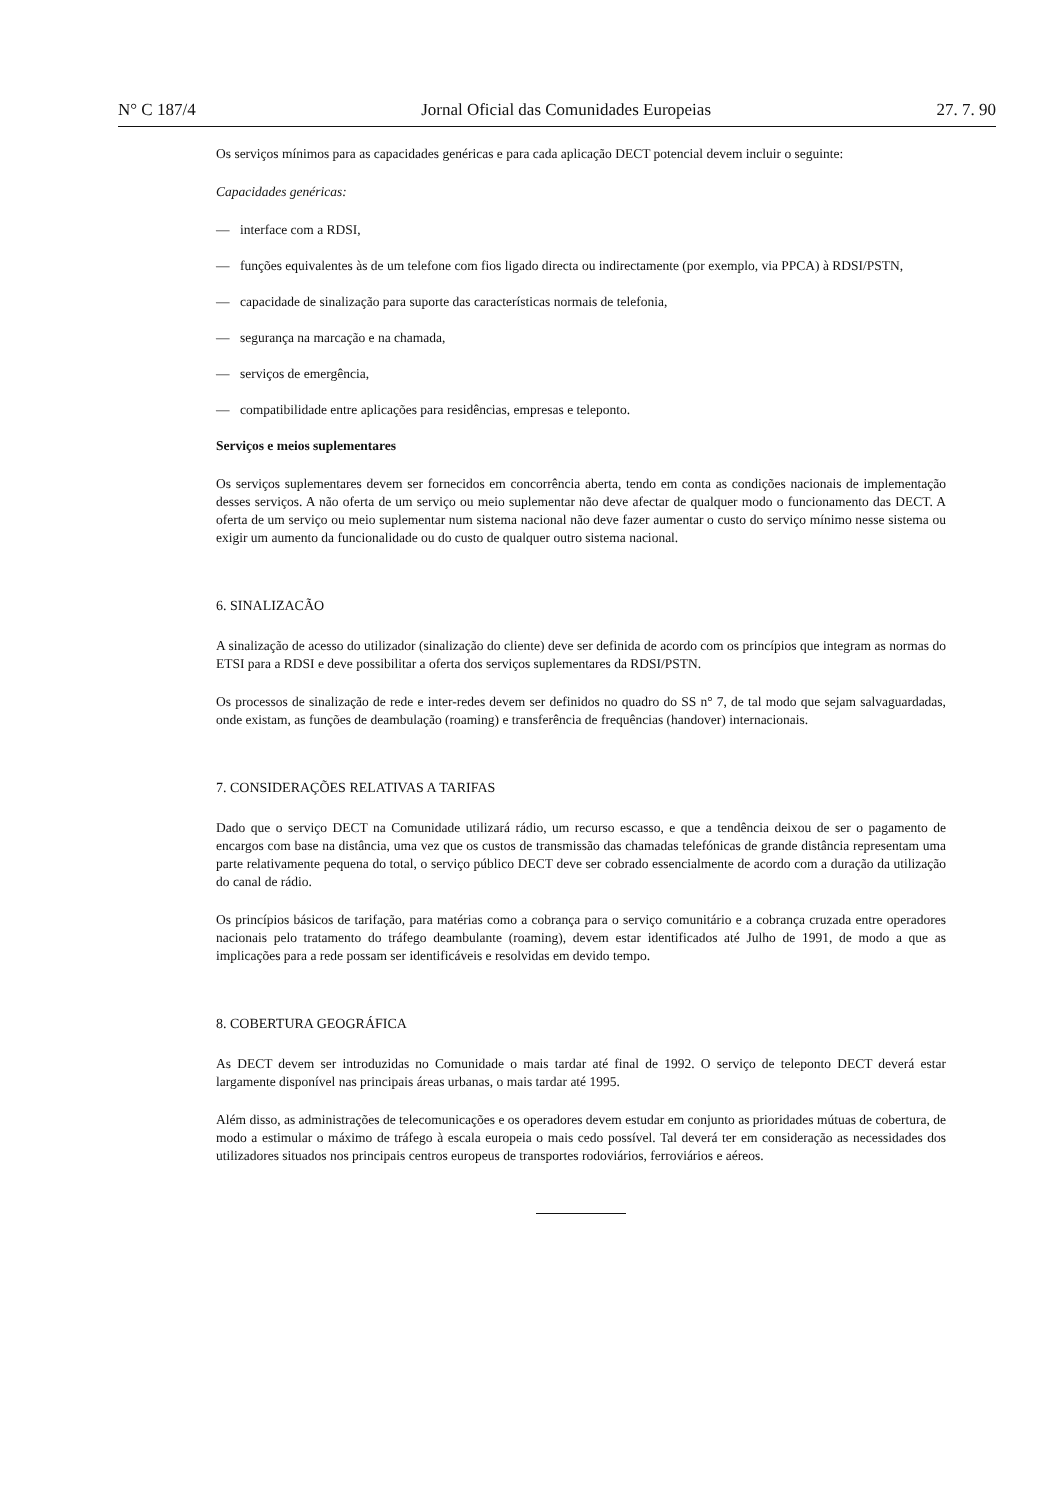N° C 187/4 Jornal Oficial das Comunidades Europeias 27. 7. 90
Os serviços mínimos para as capacidades genéricas e para cada aplicação DECT potencial devem incluir o seguinte:
Capacidades genéricas:
— interface com a RDSI,
— funções equivalentes às de um telefone com fios ligado directa ou indirectamente (por exemplo, via PPCA) à RDSI/PSTN,
— capacidade de sinalização para suporte das características normais de telefonia,
— segurança na marcação e na chamada,
— serviços de emergência,
— compatibilidade entre aplicações para residências, empresas e teleponto.
Serviços e meios suplementares
Os serviços suplementares devem ser fornecidos em concorrência aberta, tendo em conta as condições nacionais de implementação desses serviços. A não oferta de um serviço ou meio suplementar não deve afectar de qualquer modo o funcionamento das DECT. A oferta de um serviço ou meio suplementar num sistema nacional não deve fazer aumentar o custo do serviço mínimo nesse sistema ou exigir um aumento da funcionalidade ou do custo de qualquer outro sistema nacional.
6. SINALIZACÃO
A sinalização de acesso do utilizador (sinalização do cliente) deve ser definida de acordo com os princípios que integram as normas do ETSI para a RDSI e deve possibilitar a oferta dos serviços suplementares da RDSI/PSTN.
Os processos de sinalização de rede e inter-redes devem ser definidos no quadro do SS n° 7, de tal modo que sejam salvaguardadas, onde existam, as funções de deambulação (roaming) e transferência de frequências (handover) internacionais.
7. CONSIDERAÇÕES RELATIVAS A TARIFAS
Dado que o serviço DECT na Comunidade utilizará rádio, um recurso escasso, e que a tendência deixou de ser o pagamento de encargos com base na distância, uma vez que os custos de transmissão das chamadas telefónicas de grande distância representam uma parte relativamente pequena do total, o serviço público DECT deve ser cobrado essencialmente de acordo com a duração da utilização do canal de rádio.
Os princípios básicos de tarifação, para matérias como a cobrança para o serviço comunitário e a cobrança cruzada entre operadores nacionais pelo tratamento do tráfego deambulante (roaming), devem estar identificados até Julho de 1991, de modo a que as implicações para a rede possam ser identificáveis e resolvidas em devido tempo.
8. COBERTURA GEOGRÁFICA
As DECT devem ser introduzidas no Comunidade o mais tardar até final de 1992. O serviço de teleponto DECT deverá estar largamente disponível nas principais áreas urbanas, o mais tardar até 1995.
Além disso, as administrações de telecomunicações e os operadores devem estudar em conjunto as prioridades mútuas de cobertura, de modo a estimular o máximo de tráfego à escala europeia o mais cedo possível. Tal deverá ter em consideração as necessidades dos utilizadores situados nos principais centros europeus de transportes rodoviários, ferroviários e aéreos.